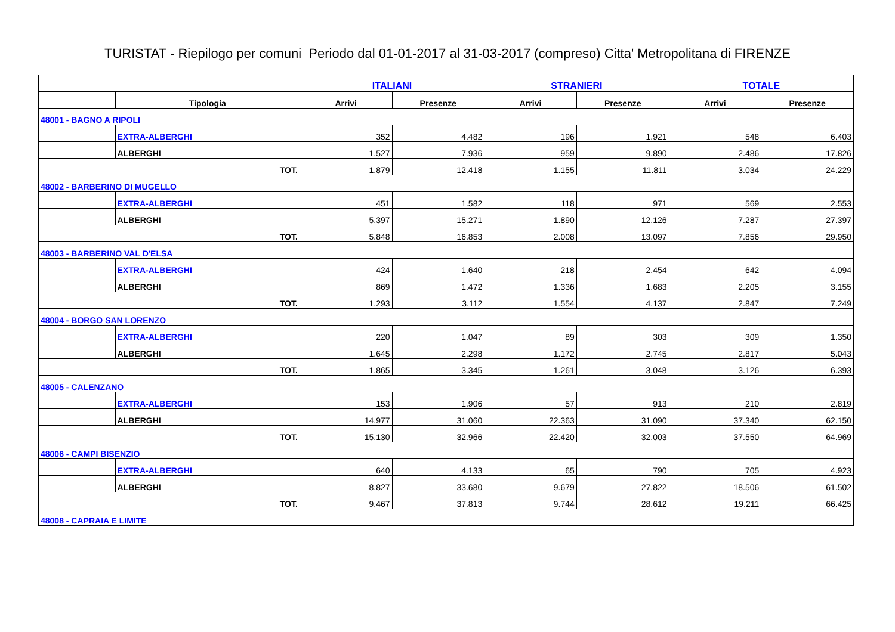TURISTAT - Riepilogo per comuni Periodo dal 01-01-2017 al 31-03-2017 (compreso) Citta' Metropolitana di FIRENZE
| | | ITALIANI | | STRANIERI | | TOTALE | |
| --- | --- | --- | --- | --- | --- | --- | --- |
| | Tipologia | Arrivi | Presenze | Arrivi | Presenze | Arrivi | Presenze |
| 48001 - BAGNO A RIPOLI | | | | | | | |
| | EXTRA-ALBERGHI | 352 | 4.482 | 196 | 1.921 | 548 | 6.403 |
| | ALBERGHI | 1.527 | 7.936 | 959 | 9.890 | 2.486 | 17.826 |
| TOT. | | 1.879 | 12.418 | 1.155 | 11.811 | 3.034 | 24.229 |
| 48002 - BARBERINO DI MUGELLO | | | | | | | |
| | EXTRA-ALBERGHI | 451 | 1.582 | 118 | 971 | 569 | 2.553 |
| | ALBERGHI | 5.397 | 15.271 | 1.890 | 12.126 | 7.287 | 27.397 |
| TOT. | | 5.848 | 16.853 | 2.008 | 13.097 | 7.856 | 29.950 |
| 48003 - BARBERINO VAL D'ELSA | | | | | | | |
| | EXTRA-ALBERGHI | 424 | 1.640 | 218 | 2.454 | 642 | 4.094 |
| | ALBERGHI | 869 | 1.472 | 1.336 | 1.683 | 2.205 | 3.155 |
| TOT. | | 1.293 | 3.112 | 1.554 | 4.137 | 2.847 | 7.249 |
| 48004 - BORGO SAN LORENZO | | | | | | | |
| | EXTRA-ALBERGHI | 220 | 1.047 | 89 | 303 | 309 | 1.350 |
| | ALBERGHI | 1.645 | 2.298 | 1.172 | 2.745 | 2.817 | 5.043 |
| TOT. | | 1.865 | 3.345 | 1.261 | 3.048 | 3.126 | 6.393 |
| 48005 - CALENZANO | | | | | | | |
| | EXTRA-ALBERGHI | 153 | 1.906 | 57 | 913 | 210 | 2.819 |
| | ALBERGHI | 14.977 | 31.060 | 22.363 | 31.090 | 37.340 | 62.150 |
| TOT. | | 15.130 | 32.966 | 22.420 | 32.003 | 37.550 | 64.969 |
| 48006 - CAMPI BISENZIO | | | | | | | |
| | EXTRA-ALBERGHI | 640 | 4.133 | 65 | 790 | 705 | 4.923 |
| | ALBERGHI | 8.827 | 33.680 | 9.679 | 27.822 | 18.506 | 61.502 |
| TOT. | | 9.467 | 37.813 | 9.744 | 28.612 | 19.211 | 66.425 |
| 48008 - CAPRAIA E LIMITE | | | | | | | |